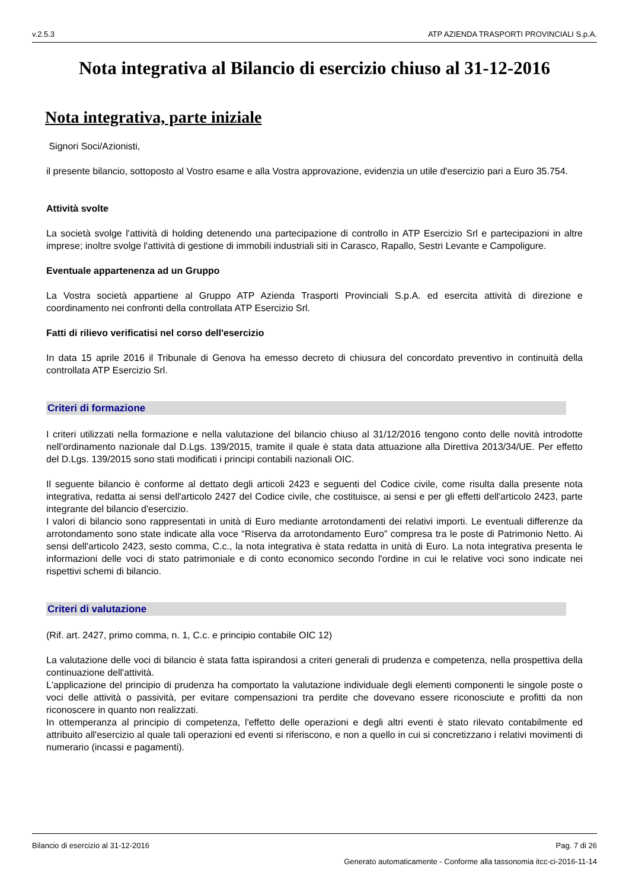v.2.5.3 ATP AZIENDA TRASPORTI PROVINCIALI S.p.A.
Nota integrativa al Bilancio di esercizio chiuso al 31-12-2016
Nota integrativa, parte iniziale
Signori Soci/Azionisti,
il presente bilancio, sottoposto al Vostro esame e alla Vostra approvazione, evidenzia un utile d'esercizio pari a Euro 35.754.
Attività svolte
La società svolge l'attività di holding detenendo una partecipazione di controllo in ATP Esercizio Srl e partecipazioni in altre imprese; inoltre svolge l'attività di gestione di immobili industriali siti in Carasco, Rapallo, Sestri Levante e Campoligure.
Eventuale appartenenza ad un Gruppo
La Vostra società appartiene al Gruppo ATP Azienda Trasporti Provinciali S.p.A. ed esercita attività di direzione e coordinamento nei confronti della controllata ATP Esercizio Srl.
Fatti di rilievo verificatisi nel corso dell'esercizio
In data 15 aprile 2016 il Tribunale di Genova ha emesso decreto di chiusura del concordato preventivo in continuità della controllata ATP Esercizio Srl.
Criteri di formazione
I criteri utilizzati nella formazione e nella valutazione del bilancio chiuso al 31/12/2016 tengono conto delle novità introdotte nell'ordinamento nazionale dal D.Lgs. 139/2015, tramite il quale è stata data attuazione alla Direttiva 2013/34/UE. Per effetto del D.Lgs. 139/2015 sono stati modificati i principi contabili nazionali OIC.
Il seguente bilancio è conforme al dettato degli articoli 2423 e seguenti del Codice civile, come risulta dalla presente nota integrativa, redatta ai sensi dell'articolo 2427 del Codice civile, che costituisce, ai sensi e per gli effetti dell'articolo 2423, parte integrante del bilancio d'esercizio.
I valori di bilancio sono rappresentati in unità di Euro mediante arrotondamenti dei relativi importi. Le eventuali differenze da arrotondamento sono state indicate alla voce “Riserva da arrotondamento Euro” compresa tra le poste di Patrimonio Netto. Ai sensi dell'articolo 2423, sesto comma, C.c., la nota integrativa è stata redatta in unità di Euro. La nota integrativa presenta le informazioni delle voci di stato patrimoniale e di conto economico secondo l'ordine in cui le relative voci sono indicate nei rispettivi schemi di bilancio.
Criteri di valutazione
(Rif. art. 2427, primo comma, n. 1, C.c. e principio contabile OIC 12)
La valutazione delle voci di bilancio è stata fatta ispirandosi a criteri generali di prudenza e competenza, nella prospettiva della continuazione dell'attività.
L'applicazione del principio di prudenza ha comportato la valutazione individuale degli elementi componenti le singole poste o voci delle attività o passività, per evitare compensazioni tra perdite che dovevano essere riconosciute e profitti da non riconoscere in quanto non realizzati.
In ottemperanza al principio di competenza, l'effetto delle operazioni e degli altri eventi è stato rilevato contabilmente ed attribuito all'esercizio al quale tali operazioni ed eventi si riferiscono, e non a quello in cui si concretizzano i relativi movimenti di numerario (incassi e pagamenti).
Bilancio di esercizio al 31-12-2016 Pag. 7 di 26
Generato automaticamente - Conforme alla tassonomia itcc-ci-2016-11-14